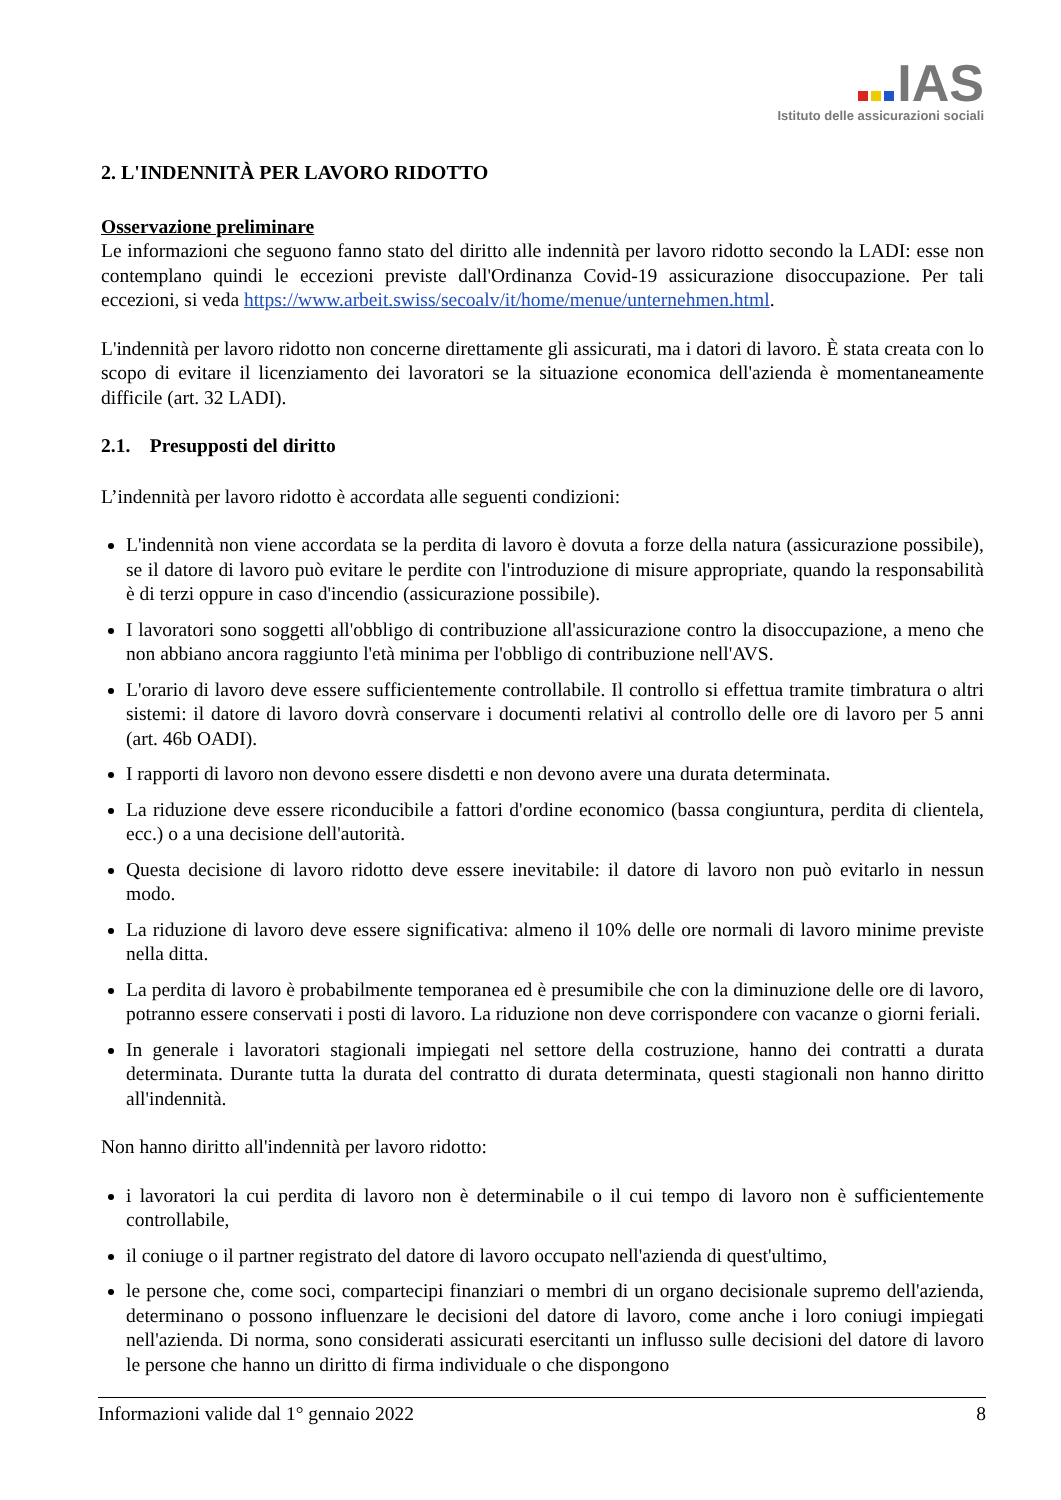IAS
Istituto delle assicurazioni sociali
2. L'INDENNITÀ PER LAVORO RIDOTTO
Osservazione preliminare
Le informazioni che seguono fanno stato del diritto alle indennità per lavoro ridotto secondo la LADI: esse non contemplano quindi le eccezioni previste dall'Ordinanza Covid-19 assicurazione disoccupazione. Per tali eccezioni, si veda https://www.arbeit.swiss/secoalv/it/home/menue/unternehmen.html.
L'indennità per lavoro ridotto non concerne direttamente gli assicurati, ma i datori di lavoro. È stata creata con lo scopo di evitare il licenziamento dei lavoratori se la situazione economica dell'azienda è momentaneamente difficile (art. 32 LADI).
2.1. Presupposti del diritto
L’indennità per lavoro ridotto è accordata alle seguenti condizioni:
L'indennità non viene accordata se la perdita di lavoro è dovuta a forze della natura (assicurazione possibile), se il datore di lavoro può evitare le perdite con l'introduzione di misure appropriate, quando la responsabilità è di terzi oppure in caso d'incendio (assicurazione possibile).
I lavoratori sono soggetti all'obbligo di contribuzione all'assicurazione contro la disoccupazione, a meno che non abbiano ancora raggiunto l'età minima per l'obbligo di contribuzione nell'AVS.
L'orario di lavoro deve essere sufficientemente controllabile. Il controllo si effettua tramite timbratura o altri sistemi: il datore di lavoro dovrà conservare i documenti relativi al controllo delle ore di lavoro per 5 anni (art. 46b OADI).
I rapporti di lavoro non devono essere disdetti e non devono avere una durata determinata.
La riduzione deve essere riconducibile a fattori d'ordine economico (bassa congiuntura, perdita di clientela, ecc.) o a una decisione dell'autorità.
Questa decisione di lavoro ridotto deve essere inevitabile: il datore di lavoro non può evitarlo in nessun modo.
La riduzione di lavoro deve essere significativa: almeno il 10% delle ore normali di lavoro minime previste nella ditta.
La perdita di lavoro è probabilmente temporanea ed è presumibile che con la diminuzione delle ore di lavoro, potranno essere conservati i posti di lavoro. La riduzione non deve corrispondere con vacanze o giorni feriali.
In generale i lavoratori stagionali impiegati nel settore della costruzione, hanno dei contratti a durata determinata. Durante tutta la durata del contratto di durata determinata, questi stagionali non hanno diritto all'indennità.
Non hanno diritto all'indennità per lavoro ridotto:
i lavoratori la cui perdita di lavoro non è determinabile o il cui tempo di lavoro non è sufficientemente controllabile,
il coniuge o il partner registrato del datore di lavoro occupato nell'azienda di quest'ultimo,
le persone che, come soci, compartecipi finanziari o membri di un organo decisionale supremo dell'azienda, determinano o possono influenzare le decisioni del datore di lavoro, come anche i loro coniugi impiegati nell'azienda. Di norma, sono considerati assicurati esercitanti un influsso sulle decisioni del datore di lavoro le persone che hanno un diritto di firma individuale o che dispongono
Informazioni valide dal 1° gennaio 2022 8